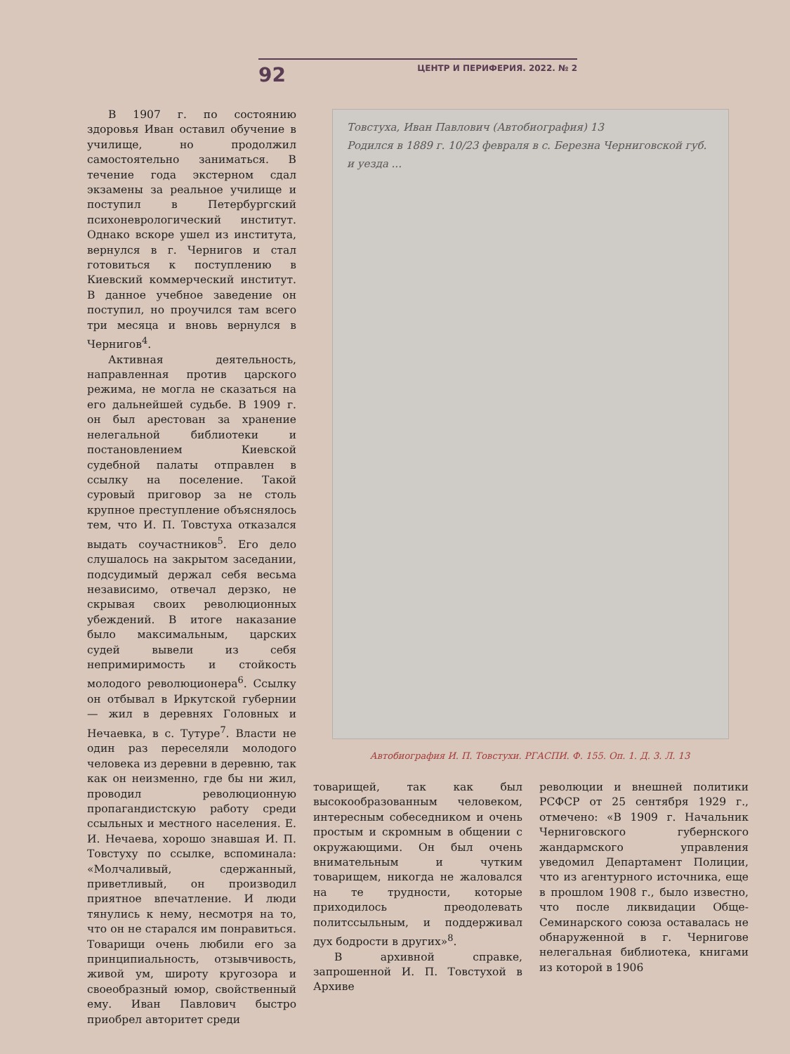92 ЦЕНТР И ПЕРИФЕРИЯ. 2022. № 2
В 1907 г. по состоянию здоровья Иван оставил обучение в училище, но продолжил самостоятельно заниматься. В течение года экстерном сдал экзамены за реальное училище и поступил в Петербургский психоневрологический институт. Однако вскоре ушел из института, вернулся в г. Чернигов и стал готовиться к поступлению в Киевский коммерческий институт. В данное учебное заведение он поступил, но проучился там всего три месяца и вновь вернулся в Чернигов<sup>4</sup>.
Активная деятельность, направленная против царского режима, не могла не сказаться на его дальнейшей судьбе. В 1909 г. он был арестован за хранение нелегальной библиотеки и постановлением Киевской судебной палаты отправлен в ссылку на поселение. Такой суровый приговор за не столь крупное преступление объяснялось тем, что И. П. Товстуха отказался выдать соучастников<sup>5</sup>. Его дело слушалось на закрытом заседании, подсудимый держал себя весьма независимо, отвечал дерзко, не скрывая своих революционных убеждений. В итоге наказание было максимальным, царских судей вывели из себя непримиримость и стойкость молодого революционера<sup>6</sup>. Ссылку он отбывал в Иркутской губернии — жил в деревнях Головных и Нечаевка, в с. Тутуре<sup>7</sup>. Власти не один раз переселяли молодого человека из деревни в деревню, так как он неизменно, где бы ни жил, проводил революционную пропагандистскую работу среди ссыльных и местного населения. Е. И. Нечаева, хорошо знавшая И. П. Товстуху по ссылке, вспоминала: «Молчаливый, сдержанный, приветливый, он производил приятное впечатление. И люди тянулись к нему, несмотря на то, что он не старался им понравиться. Товарищи очень любили его за принципиальность, отзывчивость, живой ум, широту кругозора и своеобразный юмор, свойственный ему. Иван Павлович быстро приобрел авторитет среди
Товстуха, Иван Павлович (Автобиография) 13
Родился в 1889 г. 10/23 февраля в с. Березна Черниговской губ. и уезда ...
Автобиография И. П. Товстухи. РГАСПИ. Ф. 155. Оп. 1. Д. 3. Л. 13
товарищей, так как был высокообразованным человеком, интересным собеседником и очень простым и скромным в общении с окружающими. Он был очень внимательным и чутким товарищем, никогда не жаловался на те трудности, которые приходилось преодолевать политссыльным, и поддерживал дух бодрости в других»<sup>8</sup>.
В архивной справке, запрошенной И. П. Товстухой в Архиве
революции и внешней политики РСФСР от 25 сентября 1929 г., отмечено: «В 1909 г. Начальник Черниговского губернского жандармского управления уведомил Департамент Полиции, что из агентурного источника, еще в прошлом 1908 г., было известно, что после ликвидации Обще-Семинарского союза оставалась не обнаруженной в г. Чернигове нелегальная библиотека, книгами из которой в 1906